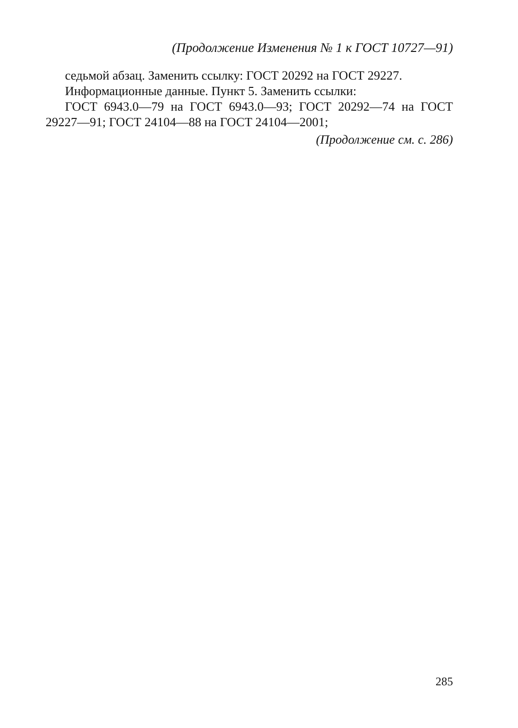(Продолжение Изменения № 1 к ГОСТ 10727—91)
седьмой абзац. Заменить ссылку: ГОСТ 20292 на ГОСТ 29227.
Информационные данные. Пункт 5. Заменить ссылки:
ГОСТ 6943.0—79 на ГОСТ 6943.0—93; ГОСТ 20292—74 на ГОСТ 29227—91; ГОСТ 24104—88 на ГОСТ 24104—2001;
(Продолжение см. с. 286)
285